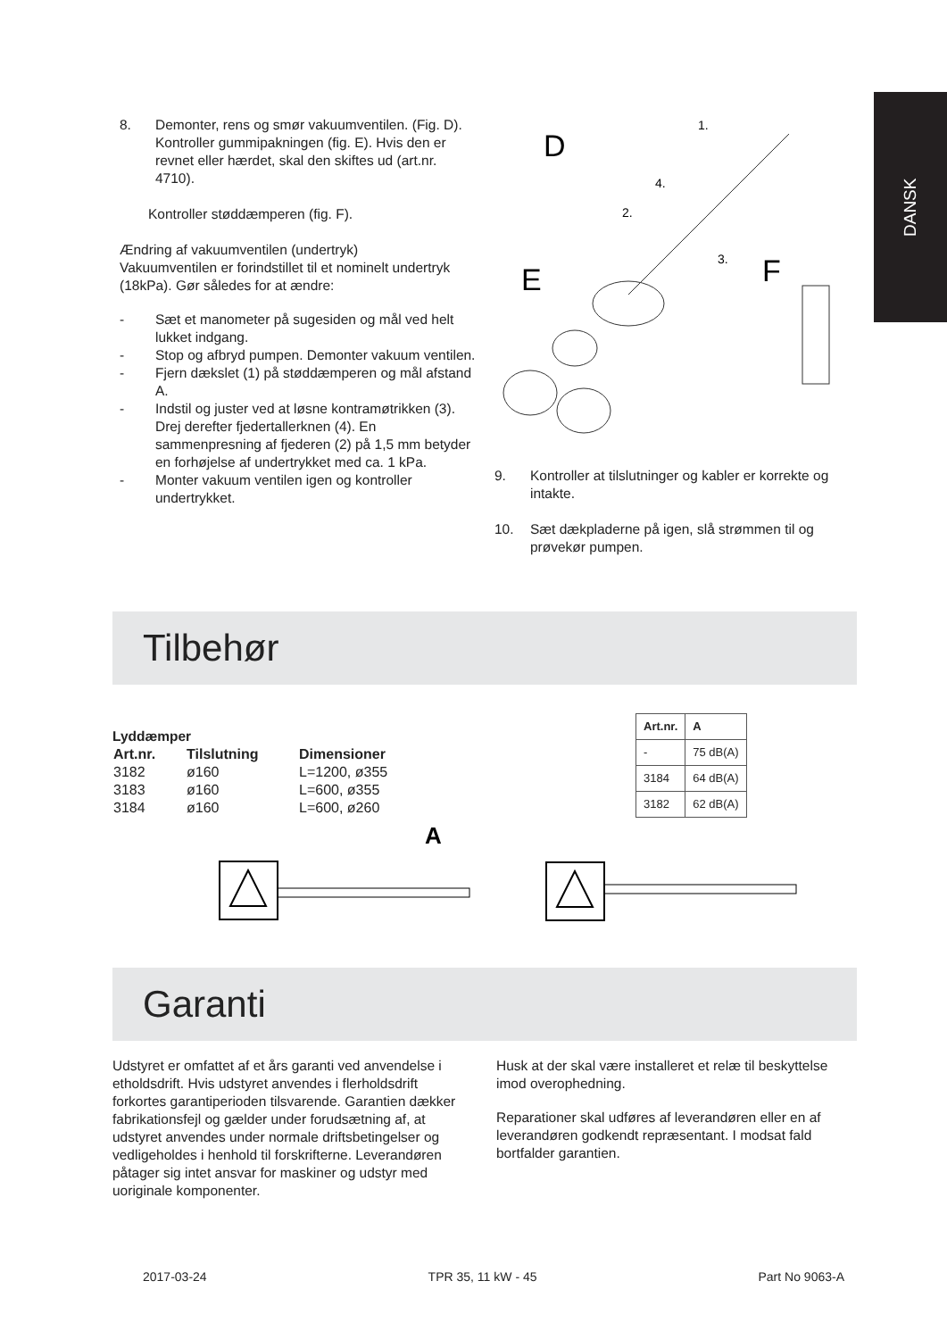DANSK
8. Demonter, rens og smør vakuumventilen. (Fig. D). Kontroller gummipakningen (fig. E). Hvis den er revnet eller hærdet, skal den skiftes ud (art.nr. 4710).
Kontroller støddæmperen (fig. F).
Ændring af vakuumventilen (undertryk)
Vakuumventilen er forindstillet til et nominelt undertryk (18kPa). Gør således for at ændre:
- Sæt et manometer på sugesiden og mål ved helt lukket indgang.
- Stop og afbryd pumpen. Demonter vakuum ventilen.
- Fjern dækslet (1) på støddæmperen og mål afstand A.
- Indstil og juster ved at løsne kontramøtrikken (3). Drej derefter fjedertallerknen (4). En sammenpresning af fjederen (2) på 1,5 mm betyder en forhøjelse af undertrykket med ca. 1 kPa.
- Monter vakuum ventilen igen og kontroller undertrykket.
D
E
F
1.
4.
2.
3.
9. Kontroller at tilslutninger og kabler er korrekte og intakte.
10. Sæt dækpladerne på igen, slå strømmen til og prøvekør pumpen.
Tilbehør
Lyddæmper
| Art.nr. | Tilslutning | Dimensioner |
| --- | --- | --- |
| 3182 | ø160 | L=1200, ø355 |
| 3183 | ø160 | L=600, ø355 |
| 3184 | ø160 | L=600, ø260 |
A
| Art.nr. | A |
| --- | --- |
| - | 75 dB(A) |
| 3184 | 64 dB(A) |
| 3182 | 62 dB(A) |
Garanti
Udstyret er omfattet af et års garanti ved anvendelse i etholdsdrift. Hvis udstyret anvendes i flerholdsdrift forkortes garantiperioden tilsvarende. Garantien dækker fabrikationsfejl og gælder under forudsætning af, at udstyret anvendes under normale driftsbetingelser og vedligeholdes i henhold til forskrifterne. Leverandøren påtager sig intet ansvar for maskiner og udstyr med uoriginale komponenter.
Husk at der skal være installeret et relæ til beskyttelse imod overophedning.
Reparationer skal udføres af leverandøren eller en af leverandøren godkendt repræsentant. I modsat fald bortfalder garantien.
2017-03-24 TPR 35, 11 kW - 45 Part No 9063-A